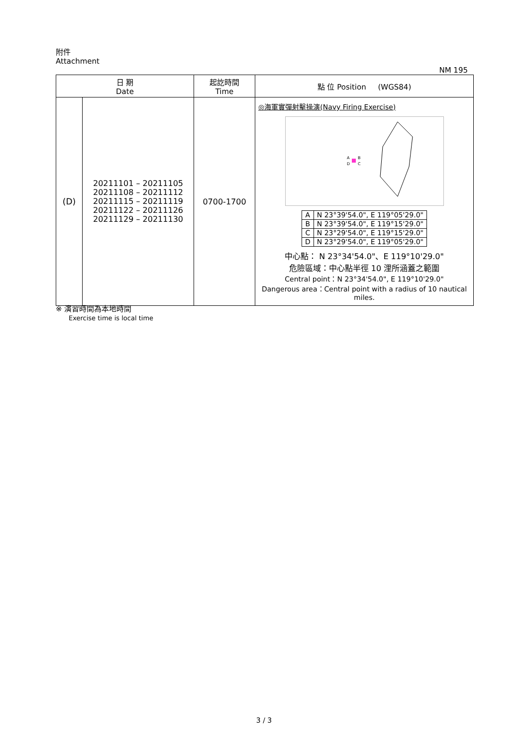附件
Attachment NM 195
| 日 期 Date | | 起訖時間 Time | 點 位 Position (WGS84) |
| --- | --- | --- | --- |
| (D) | 20211101 – 20211105 20211108 – 20211112 20211115 – 20211119 20211122 – 20211126 20211129 – 20211130 | 0700-1700 | ◎海軍實彈射擊操演(Navy Firing Exercise) A B D C / A / N 23°39'54.0", E 119°05'29.0" / / B / N 23°39'54.0", E 119°15'29.0" / / C / N 23°29'54.0", E 119°15'29.0" / / D / N 23°29'54.0", E 119°05'29.0" / 中心點： N 23°34'54.0"、E 119°10'29.0" 危險區域：中心點半徑 10 浬所涵蓋之範圍 Central point：N 23°34'54.0", E 119°10'29.0" Dangerous area：Central point with a radius of 10 nautical miles. |
※ 演習時間為本地時間
Exercise time is local time
3 / 3